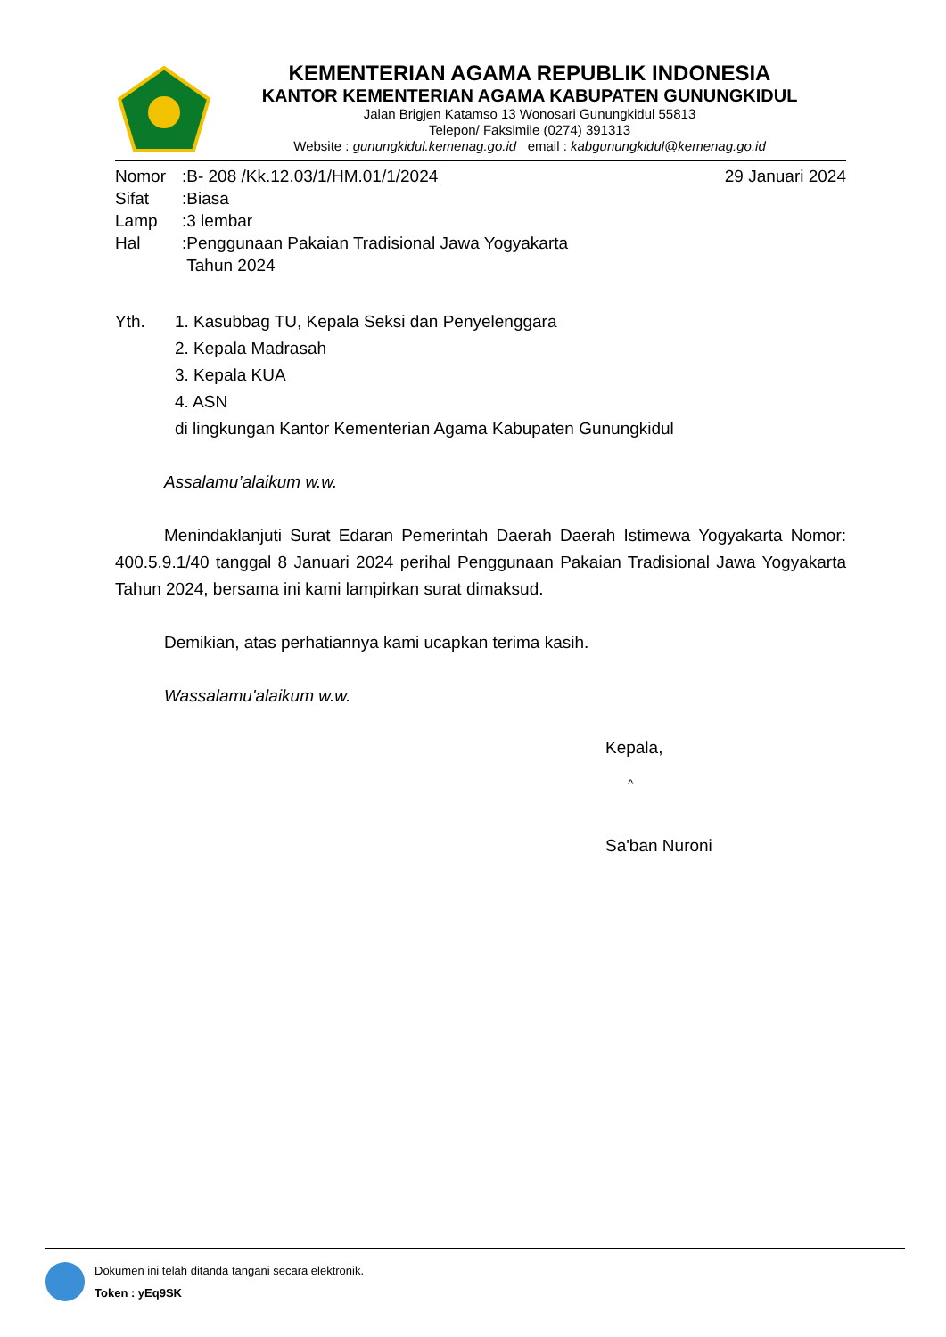KEMENTERIAN AGAMA REPUBLIK INDONESIA
KANTOR KEMENTERIAN AGAMA KABUPATEN GUNUNGKIDUL
Jalan Brigjen Katamso 13 Wonosari Gunungkidul 55813
Telepon/ Faksimile (0274) 391313
Website : gunungkidul.kemenag.go.id email : kabgunungkidul@kemenag.go.id
| Nomor | :B- 208 /Kk.12.03/1/HM.01/1/2024 | 29 Januari 2024 |
| Sifat | :Biasa | |
| Lamp | :3 lembar | |
| Hal | :Penggunaan Pakaian Tradisional Jawa Yogyakarta Tahun 2024 | |
Yth. 1. Kasubbag TU, Kepala Seksi dan Penyelenggara
2. Kepala Madrasah
3. Kepala KUA
4. ASN
di lingkungan Kantor Kementerian Agama Kabupaten Gunungkidul
Assalamu’alaikum w.w.
Menindaklanjuti Surat Edaran Pemerintah Daerah Daerah Istimewa Yogyakarta Nomor: 400.5.9.1/40 tanggal 8 Januari 2024 perihal Penggunaan Pakaian Tradisional Jawa Yogyakarta Tahun 2024, bersama ini kami lampirkan surat dimaksud.
Demikian, atas perhatiannya kami ucapkan terima kasih.
Wassalamu'alaikum w.w.
Kepala,
^
Sa'ban Nuroni
Dokumen ini telah ditanda tangani secara elektronik.
Token : yEq9SK